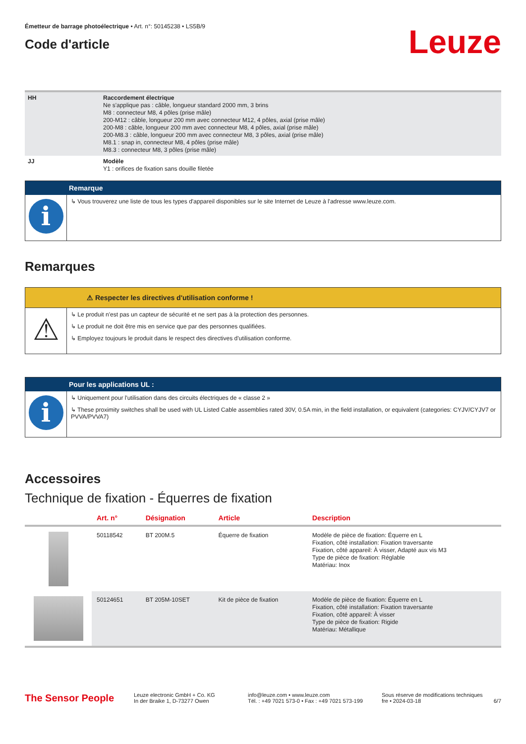Émetteur de barrage photoélectrique • Art. n°: 50145238 • LS5B/9
Code d'article
Leuze
| HH | Raccordement électrique Ne s'applique pas : câble, longueur standard 2000 mm, 3 brins M8 : connecteur M8, 4 pôles (prise mâle) 200-M12 : câble, longueur 200 mm avec connecteur M12, 4 pôles, axial (prise mâle) 200-M8 : câble, longueur 200 mm avec connecteur M8, 4 pôles, axial (prise mâle) 200-M8.3 : câble, longueur 200 mm avec connecteur M8, 3 pôles, axial (prise mâle) M8.1 : snap in, connecteur M8, 4 pôles (prise mâle) M8.3 : connecteur M8, 3 pôles (prise mâle) |
| JJ | Modèle Y1 : orifices de fixation sans douille filetée |
Remarque
i
↳ Vous trouverez une liste de tous les types d'appareil disponibles sur le site Internet de Leuze à l'adresse www.leuze.com.
Remarques
⚠ Respecter les directives d'utilisation conforme !
⚠
↳ Le produit n'est pas un capteur de sécurité et ne sert pas à la protection des personnes.
↳ Le produit ne doit être mis en service que par des personnes qualifiées.
↳ Employez toujours le produit dans le respect des directives d'utilisation conforme.
Pour les applications UL :
i
↳ Uniquement pour l'utilisation dans des circuits électriques de « classe 2 »
↳ These proximity switches shall be used with UL Listed Cable assemblies rated 30V, 0.5A min, in the field installation, or equivalent (categories: CYJV/CYJV7 or PVVA/PVVA7)
Accessoires
Technique de fixation - Équerres de fixation
| | Art. n° | Désignation | Article | Description |
| --- | --- | --- | --- | --- |
| | 50118542 | BT 200M.5 | Équerre de fixation | Modèle de pièce de fixation: Équerre en L Fixation, côté installation: Fixation traversante Fixation, côté appareil: À visser, Adapté aux vis M3 Type de pièce de fixation: Réglable Matériau: Inox |
| | 50124651 | BT 205M-10SET | Kit de pièce de fixation | Modèle de pièce de fixation: Équerre en L Fixation, côté installation: Fixation traversante Fixation, côté appareil: À visser Type de pièce de fixation: Rigide Matériau: Métallique |
The Sensor People
Leuze electronic GmbH + Co. KG
In der Braike 1, D-73277 Owen
info@leuze.com • www.leuze.com
Tél. : +49 7021 573-0 • Fax : +49 7021 573-199
Sous réserve de modifications techniques
fre • 2024-03-18
6/7